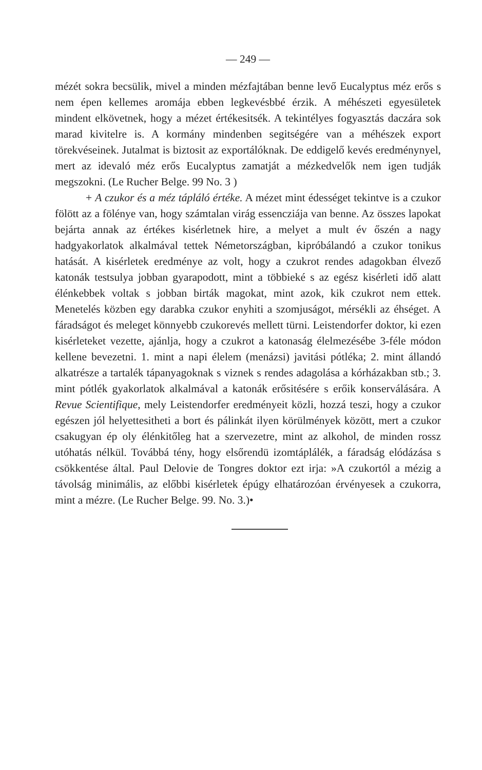— 249 —
mézét sokra becsülik, mivel a minden mézfajtában benne levő Eucalyptus méz erős s nem épen kellemes aromája ebben legkevésbbé érzik. A méhészeti egyesületek mindent elkövetnek, hogy a mézet értékesitsék. A tekintélyes fogyasztás daczára sok marad kivitelre is. A kormány mindenben segitségére van a méhészek export törekvéseinek. Jutalmat is biztosit az exportálóknak. De eddigelő kevés eredménynyel, mert az idevaló méz erős Eucalyptus zamatját a mézkedvelők nem igen tudják megszokni. (Le Rucher Belge. 99 No. 3 )
+ A czukor és a méz tápláló értéke. A mézet mint édességet tekintve is a czukor fölött az a fölénye van, hogy számtalan virág essencziája van benne. Az összes lapokat bejárta annak az értékes kisérletnek hire, a melyet a mult év őszén a nagy hadgyakorlatok alkalmával tettek Németországban, kipróbálandó a czukor tonikus hatását. A kisérletek eredménye az volt, hogy a czukrot rendes adagokban élvező katonák testsulya jobban gyarapodott, mint a többieké s az egész kisérleti idő alatt élénkebbek voltak s jobban birták magokat, mint azok, kik czukrot nem ettek. Menetelés közben egy darabka czukor enyhiti a szomjuságot, mérsékli az éhséget. A fáradságot és meleget könnyebb czukorevés mellett türni. Leistendorfer doktor, ki ezen kisérleteket vezette, ajánlja, hogy a czukrot a katonaság élelmezésébe 3-féle módon kellene bevezetni. 1. mint a napi élelem (menázsi) javitási pótléka; 2. mint állandó alkatrésze a tartalék tápanyagoknak s viznek s rendes adagolása a kórházakban stb.; 3. mint pótlék gyakorlatok alkalmával a katonák erősitésére s erőik konserválására. A Revue Scientifique, mely Leistendorfer eredményeit közli, hozzá teszi, hogy a czukor egészen jól helyettesitheti a bort és pálinkát ilyen körülmények között, mert a czukor csakugyan ép oly élénkitőleg hat a szervezetre, mint az alkohol, de minden rossz utóhatás nélkül. Továbbá tény, hogy elsőrendü izomtáplálék, a fáradság elódázása s csökkentése által. Paul Delovie de Tongres doktor ezt irja: »A czukortól a mézig a távolság minimális, az előbbi kisérletek épúgy elhatározóan érvényesek a czukorra, mint a mézre. (Le Rucher Belge. 99. No. 3.)•